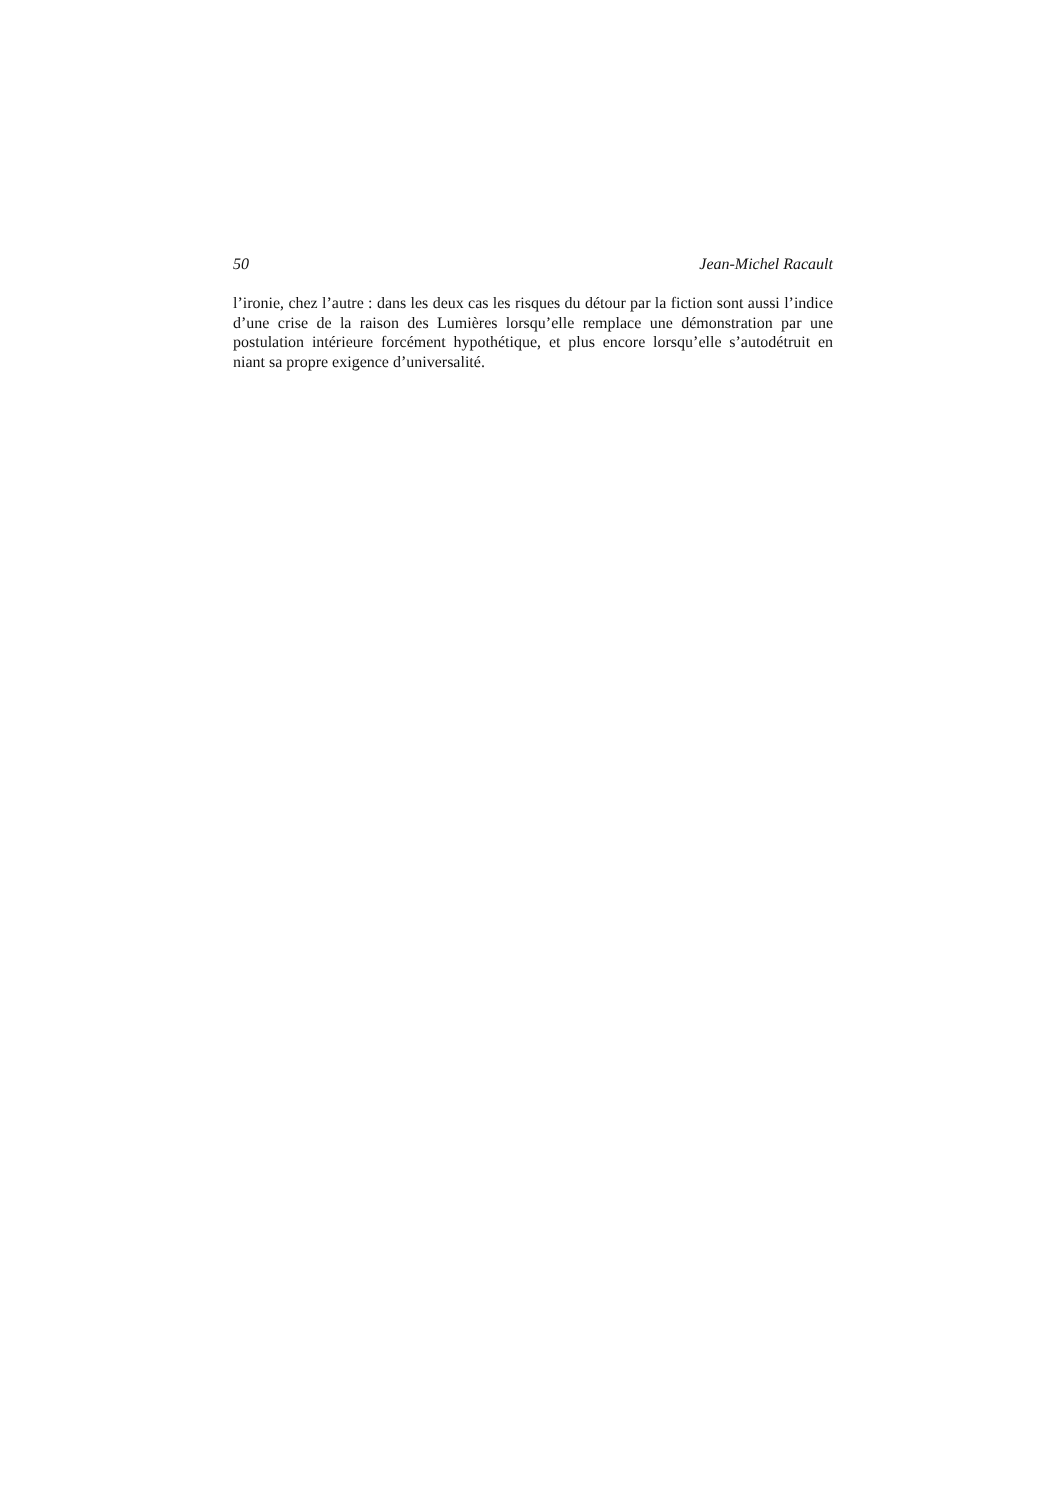50 Jean-Michel Racault
l’ironie, chez l’autre : dans les deux cas les risques du détour par la fiction sont aussi l’indice d’une crise de la raison des Lumières lorsqu’elle remplace une démonstration par une postulation intérieure forcément hypothétique, et plus encore lorsqu’elle s’autodétruit en niant sa propre exigence d’universalité.